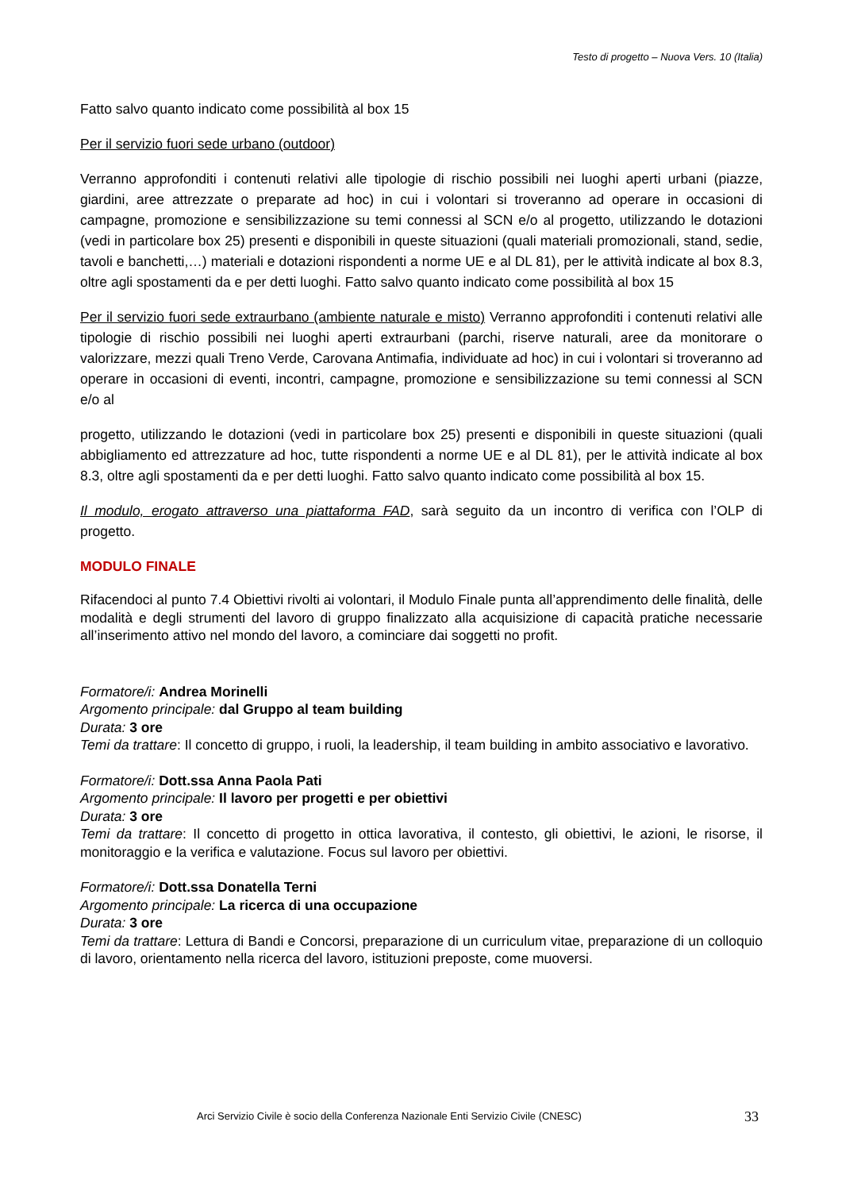Testo di progetto – Nuova Vers. 10 (Italia)
Fatto salvo quanto indicato come possibilità al box 15
Per il servizio fuori sede urbano (outdoor)
Verranno approfonditi i contenuti relativi alle tipologie di rischio possibili nei luoghi aperti urbani (piazze, giardini, aree attrezzate o preparate ad hoc) in cui i volontari si troveranno ad operare in occasioni di campagne, promozione e sensibilizzazione su temi connessi al SCN e/o al progetto, utilizzando le dotazioni (vedi in particolare box 25) presenti e disponibili in queste situazioni (quali materiali promozionali, stand, sedie, tavoli e banchetti,…) materiali e dotazioni rispondenti a norme UE e al DL 81), per le attività indicate al box 8.3, oltre agli spostamenti da e per detti luoghi. Fatto salvo quanto indicato come possibilità al box 15
Per il servizio fuori sede extraurbano (ambiente naturale e misto) Verranno approfonditi i contenuti relativi alle tipologie di rischio possibili nei luoghi aperti extraurbani (parchi, riserve naturali, aree da monitorare o valorizzare, mezzi quali Treno Verde, Carovana Antimafia, individuate ad hoc) in cui i volontari si troveranno ad operare in occasioni di eventi, incontri, campagne, promozione e sensibilizzazione su temi connessi al SCN e/o al
progetto, utilizzando le dotazioni (vedi in particolare box 25) presenti e disponibili in queste situazioni (quali abbigliamento ed attrezzature ad hoc, tutte rispondenti a norme UE e al DL 81), per le attività indicate al box 8.3, oltre agli spostamenti da e per detti luoghi. Fatto salvo quanto indicato come possibilità al box 15.
Il modulo, erogato attraverso una piattaforma FAD, sarà seguito da un incontro di verifica con l’OLP di progetto.
MODULO FINALE
Rifacendoci al punto 7.4 Obiettivi rivolti ai volontari, il Modulo Finale punta all’apprendimento delle finalità, delle modalità e degli strumenti del lavoro di gruppo finalizzato alla acquisizione di capacità pratiche necessarie all’inserimento attivo nel mondo del lavoro, a cominciare dai soggetti no profit.
Formatore/i: Andrea Morinelli
Argomento principale: dal Gruppo al team building
Durata: 3 ore
Temi da trattare: Il concetto di gruppo, i ruoli, la leadership, il team building in ambito associativo e lavorativo.
Formatore/i: Dott.ssa Anna Paola Pati
Argomento principale: Il lavoro per progetti e per obiettivi
Durata: 3 ore
Temi da trattare: Il concetto di progetto in ottica lavorativa, il contesto, gli obiettivi, le azioni, le risorse, il monitoraggio e la verifica e valutazione. Focus sul lavoro per obiettivi.
Formatore/i: Dott.ssa Donatella Terni
Argomento principale: La ricerca di una occupazione
Durata: 3 ore
Temi da trattare: Lettura di Bandi e Concorsi, preparazione di un curriculum vitae, preparazione di un colloquio di lavoro, orientamento nella ricerca del lavoro, istituzioni preposte, come muoversi.
Arci Servizio Civile è socio della Conferenza Nazionale Enti Servizio Civile (CNESC)
33